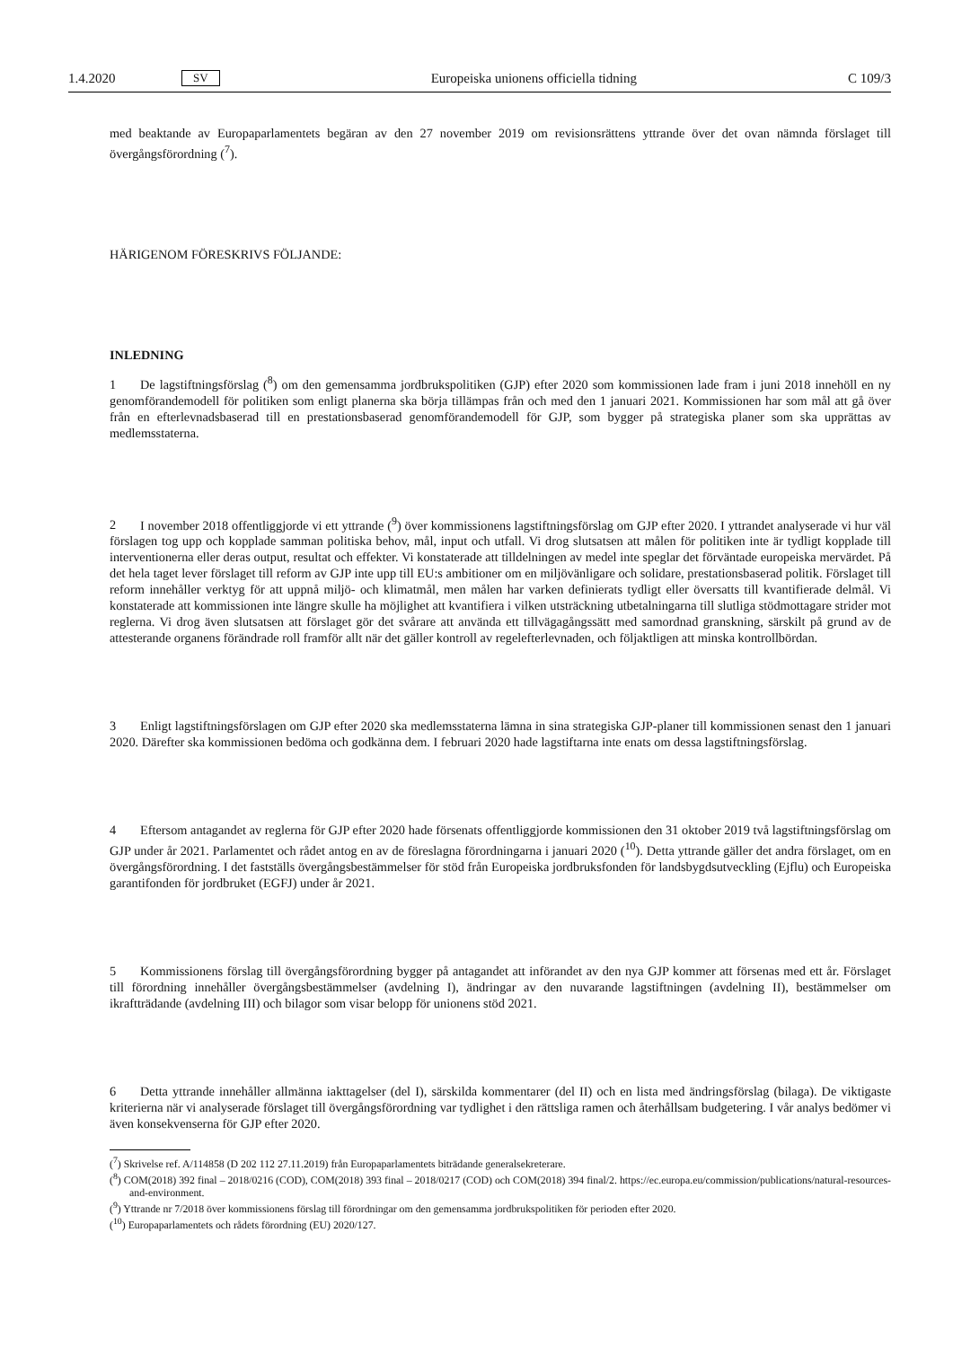1.4.2020 SV Europeiska unionens officiella tidning C 109/3
med beaktande av Europaparlamentets begäran av den 27 november 2019 om revisionsrättens yttrande över det ovan nämnda förslaget till övergångsförordning (<sup>7</sup>).
HÄRIGENOM FÖRESKRIVS FÖLJANDE:
INLEDNING
1 De lagstiftningsförslag (<sup>8</sup>) om den gemensamma jordbrukspolitiken (GJP) efter 2020 som kommissionen lade fram i juni 2018 innehöll en ny genomförandemodell för politiken som enligt planerna ska börja tillämpas från och med den 1 januari 2021. Kommissionen har som mål att gå över från en efterlevnadsbaserad till en prestationsbaserad genomförandemodell för GJP, som bygger på strategiska planer som ska upprättas av medlemsstaterna.
2 I november 2018 offentliggjorde vi ett yttrande (<sup>9</sup>) över kommissionens lagstiftningsförslag om GJP efter 2020. I yttrandet analyserade vi hur väl förslagen tog upp och kopplade samman politiska behov, mål, input och utfall. Vi drog slutsatsen att målen för politiken inte är tydligt kopplade till interventionerna eller deras output, resultat och effekter. Vi konstaterade att tilldelningen av medel inte speglar det förväntade europeiska mervärdet. På det hela taget lever förslaget till reform av GJP inte upp till EU:s ambitioner om en miljövänligare och solidare, prestationsbaserad politik. Förslaget till reform innehåller verktyg för att uppnå miljö- och klimatmål, men målen har varken definierats tydligt eller översatts till kvantifierade delmål. Vi konstaterade att kommissionen inte längre skulle ha möjlighet att kvantifiera i vilken utsträckning utbetalningarna till slutliga stödmottagare strider mot reglerna. Vi drog även slutsatsen att förslaget gör det svårare att använda ett tillvägagångssätt med samordnad granskning, särskilt på grund av de attesterande organens förändrade roll framför allt när det gäller kontroll av regelefterlevnaden, och följaktligen att minska kontrollbördan.
3 Enligt lagstiftningsförslagen om GJP efter 2020 ska medlemsstaterna lämna in sina strategiska GJP-planer till kommissionen senast den 1 januari 2020. Därefter ska kommissionen bedöma och godkänna dem. I februari 2020 hade lagstiftarna inte enats om dessa lagstiftningsförslag.
4 Eftersom antagandet av reglerna för GJP efter 2020 hade försenats offentliggjorde kommissionen den 31 oktober 2019 två lagstiftningsförslag om GJP under år 2021. Parlamentet och rådet antog en av de föreslagna förordningarna i januari 2020 (<sup>10</sup>). Detta yttrande gäller det andra förslaget, om en övergångsförordning. I det fastställs övergångsbestämmelser för stöd från Europeiska jordbruksfonden för landsbygdsutveckling (Ejflu) och Europeiska garantifonden för jordbruket (EGFJ) under år 2021.
5 Kommissionens förslag till övergångsförordning bygger på antagandet att införandet av den nya GJP kommer att försenas med ett år. Förslaget till förordning innehåller övergångsbestämmelser (avdelning I), ändringar av den nuvarande lagstiftningen (avdelning II), bestämmelser om ikraftträdande (avdelning III) och bilagor som visar belopp för unionens stöd 2021.
6 Detta yttrande innehåller allmänna iakttagelser (del I), särskilda kommentarer (del II) och en lista med ändringsförslag (bilaga). De viktigaste kriterierna när vi analyserade förslaget till övergångsförordning var tydlighet i den rättsliga ramen och återhållsam budgetering. I vår analys bedömer vi även konsekvenserna för GJP efter 2020.
(<sup>7</sup>) Skrivelse ref. A/114858 (D 202 112 27.11.2019) från Europaparlamentets biträdande generalsekreterare.
(<sup>8</sup>) COM(2018) 392 final – 2018/0216 (COD), COM(2018) 393 final – 2018/0217 (COD) och COM(2018) 394 final/2. https://ec.europa.eu/commission/publications/natural-resources-and-environment.
(<sup>9</sup>) Yttrande nr 7/2018 över kommissionens förslag till förordningar om den gemensamma jordbrukspolitiken för perioden efter 2020.
(<sup>10</sup>) Europaparlamentets och rådets förordning (EU) 2020/127.